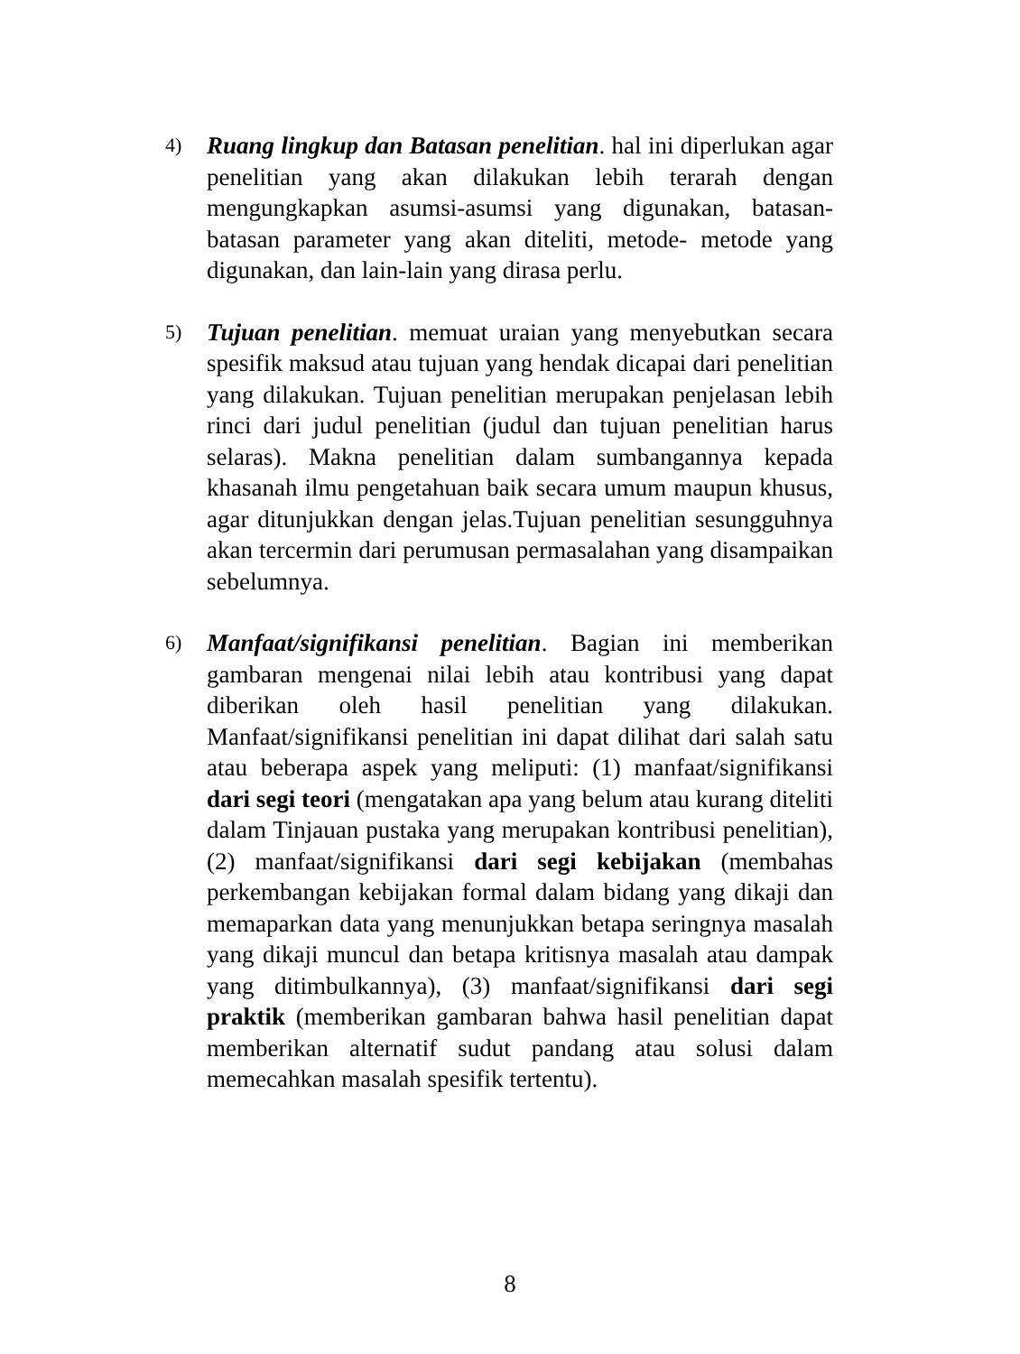4)
Ruang lingkup dan Batasan penelitian. hal ini diperlukan agar penelitian yang akan dilakukan lebih terarah dengan mengungkapkan asumsi-asumsi yang digunakan, batasan-batasan parameter yang akan diteliti, metode- metode yang digunakan, dan lain-lain yang dirasa perlu.
5)
Tujuan penelitian. memuat uraian yang menyebutkan secara spesifik maksud atau tujuan yang hendak dicapai dari penelitian yang dilakukan. Tujuan penelitian merupakan penjelasan lebih rinci dari judul penelitian (judul dan tujuan penelitian harus selaras). Makna penelitian dalam sumbangannya kepada khasanah ilmu pengetahuan baik secara umum maupun khusus, agar ditunjukkan dengan jelas.Tujuan penelitian sesungguhnya akan tercermin dari perumusan permasalahan yang disampaikan sebelumnya.
6)
Manfaat/signifikansi penelitian. Bagian ini memberikan gambaran mengenai nilai lebih atau kontribusi yang dapat diberikan oleh hasil penelitian yang dilakukan. Manfaat/signifikansi penelitian ini dapat dilihat dari salah satu atau beberapa aspek yang meliputi: (1) manfaat/signifikansi dari segi teori (mengatakan apa yang belum atau kurang diteliti dalam Tinjauan pustaka yang merupakan kontribusi penelitian), (2) manfaat/signifikansi dari segi kebijakan (membahas perkembangan kebijakan formal dalam bidang yang dikaji dan memaparkan data yang menunjukkan betapa seringnya masalah yang dikaji muncul dan betapa kritisnya masalah atau dampak yang ditimbulkannya), (3) manfaat/signifikansi dari segi praktik (memberikan gambaran bahwa hasil penelitian dapat memberikan alternatif sudut pandang atau solusi dalam memecahkan masalah spesifik tertentu).
8